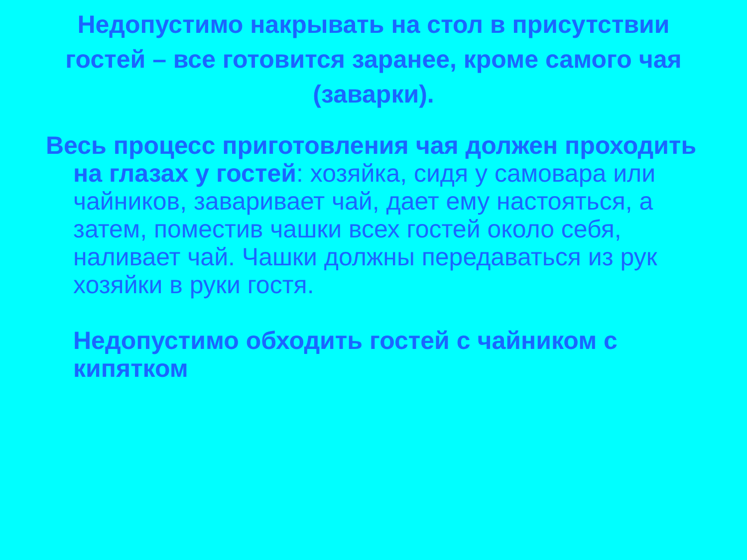Недопустимо накрывать на стол в присутствии гостей – все готовится заранее, кроме самого чая (заварки).
Весь процесс приготовления чая должен проходить на глазах у гостей: хозяйка, сидя у самовара или чайников, заваривает чай, дает ему настояться, а затем, поместив чашки всех гостей около себя, наливает чай. Чашки должны передаваться из рук хозяйки в руки гостя.
Недопустимо обходить гостей с чайником с кипятком